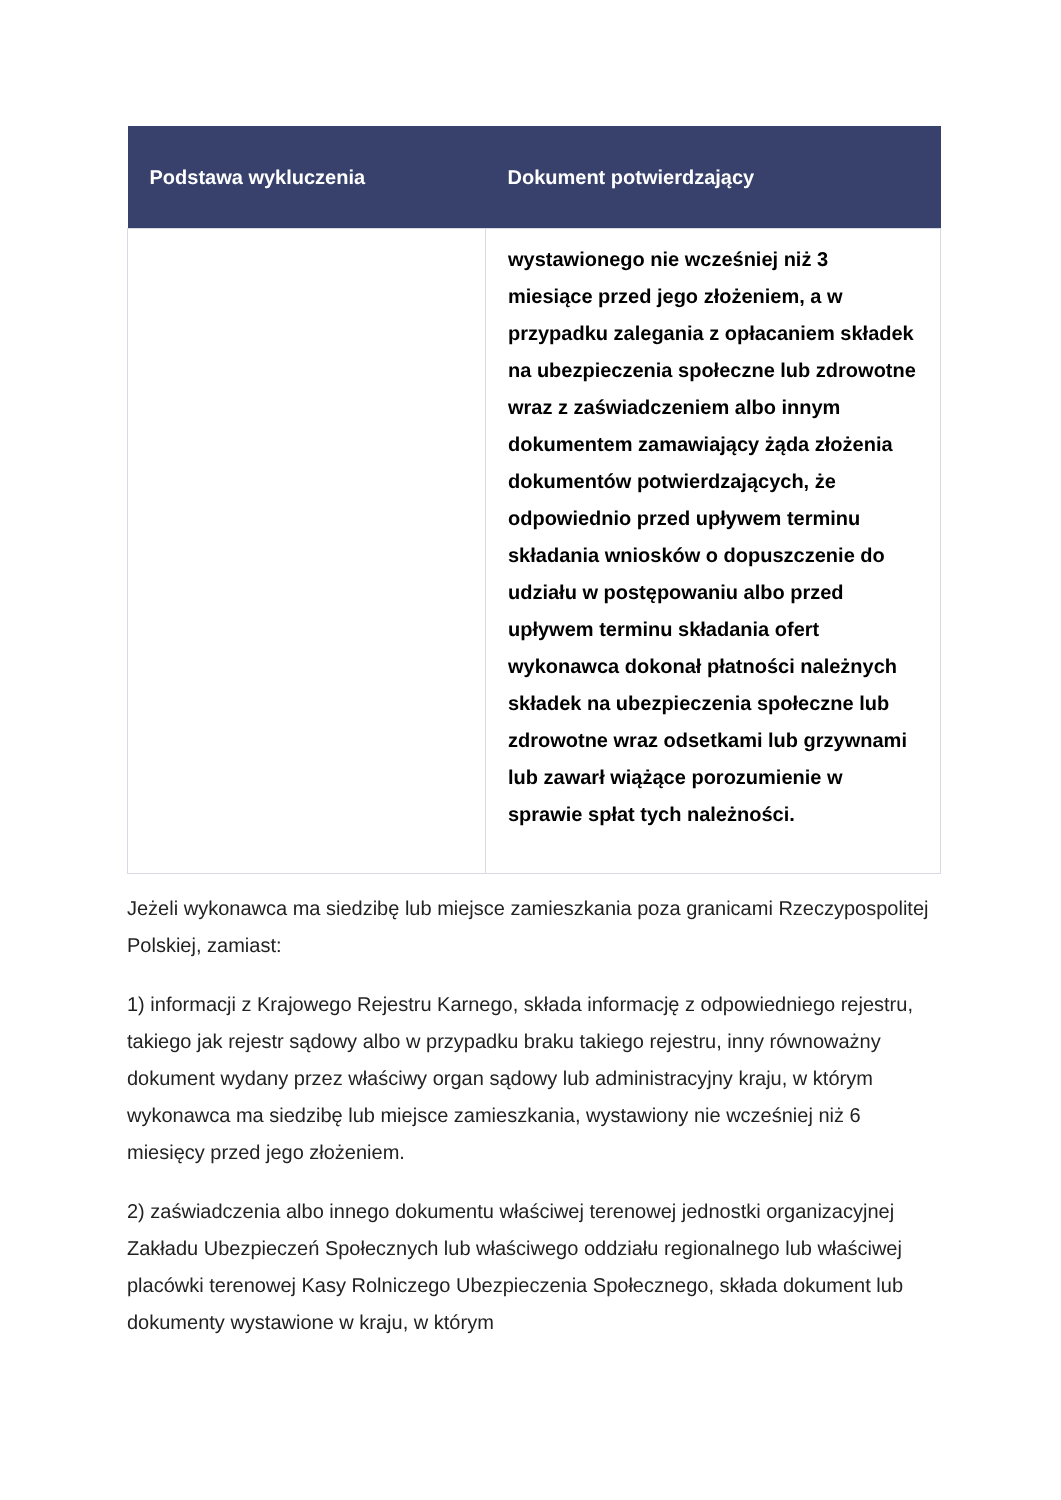| Podstawa wykluczenia | Dokument potwierdzający |
| --- | --- |
| | wystawionego nie wcześniej niż 3 miesiące przed jego złożeniem, a w przypadku zalegania z opłacaniem składek na ubezpieczenia społeczne lub zdrowotne wraz z zaświadczeniem albo innym dokumentem zamawiający żąda złożenia dokumentów potwierdzających, że odpowiednio przed upływem terminu składania wniosków o dopuszczenie do udziału w postępowaniu albo przed upływem terminu składania ofert wykonawca dokonał płatności należnych składek na ubezpieczenia społeczne lub zdrowotne wraz odsetkami lub grzywnami lub zawarł wiążące porozumienie w sprawie spłat tych należności. |
Jeżeli wykonawca ma siedzibę lub miejsce zamieszkania poza granicami Rzeczypospolitej Polskiej, zamiast:
1) informacji z Krajowego Rejestru Karnego, składa informację z odpowiedniego rejestru, takiego jak rejestr sądowy albo w przypadku braku takiego rejestru, inny równoważny dokument wydany przez właściwy organ sądowy lub administracyjny kraju, w którym wykonawca ma siedzibę lub miejsce zamieszkania, wystawiony nie wcześniej niż 6 miesięcy przed jego złożeniem.
2) zaświadczenia albo innego dokumentu właściwej terenowej jednostki organizacyjnej Zakładu Ubezpieczeń Społecznych lub właściwego oddziału regionalnego lub właściwej placówki terenowej Kasy Rolniczego Ubezpieczenia Społecznego, składa dokument lub dokumenty wystawione w kraju, w którym